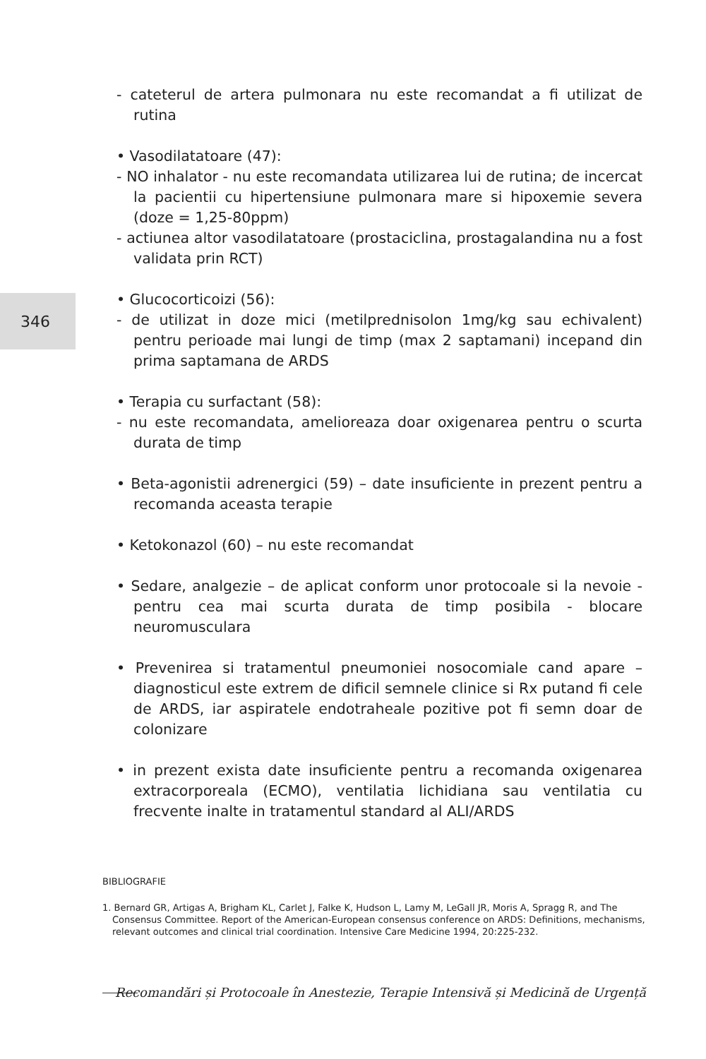346
- cateterul de artera pulmonara nu este recomandat a fi utilizat de rutina
• Vasodilatatoare (47):
- NO inhalator - nu este recomandata utilizarea lui de rutina; de incercat la pacientii cu hipertensiune pulmonara mare si hipoxemie severa (doze = 1,25-80ppm)
- actiunea altor vasodilatatoare (prostaciclina, prostagalandina nu a fost validata prin RCT)
• Glucocorticoizi (56):
- de utilizat in doze mici (metilprednisolon 1mg/kg sau echivalent) pentru perioade mai lungi de timp (max 2 saptamani) incepand din prima saptamana de ARDS
• Terapia cu surfactant (58):
- nu este recomandata, amelioreaza doar oxigenarea pentru o scurta durata de timp
• Beta-agonistii adrenergici (59) – date insuficiente in prezent pentru a recomanda aceasta terapie
• Ketokonazol (60) – nu este recomandat
• Sedare, analgezie – de aplicat conform unor protocoale si la nevoie - pentru cea mai scurta durata de timp posibila - blocare neuromusculara
• Prevenirea si tratamentul pneumoniei nosocomiale cand apare – diagnosticul este extrem de dificil semnele clinice si Rx putand fi cele de ARDS, iar aspiratele endotraheale pozitive pot fi semn doar de colonizare
• in prezent exista date insuficiente pentru a recomanda oxigenarea extracorporeala (ECMO), ventilatia lichidiana sau ventilatia cu frecvente inalte in tratamentul standard al ALI/ARDS
BIBLIOGRAFIE
1. Bernard GR, Artigas A, Brigham KL, Carlet J, Falke K, Hudson L, Lamy M, LeGall JR, Moris A, Spragg R, and The Consensus Committee. Report of the American-European consensus conference on ARDS: Definitions, mechanisms, relevant outcomes and clinical trial coordination. Intensive Care Medicine 1994, 20:225-232.
Recomandări și Protocoale în Anestezie, Terapie Intensivă și Medicină de Urgență